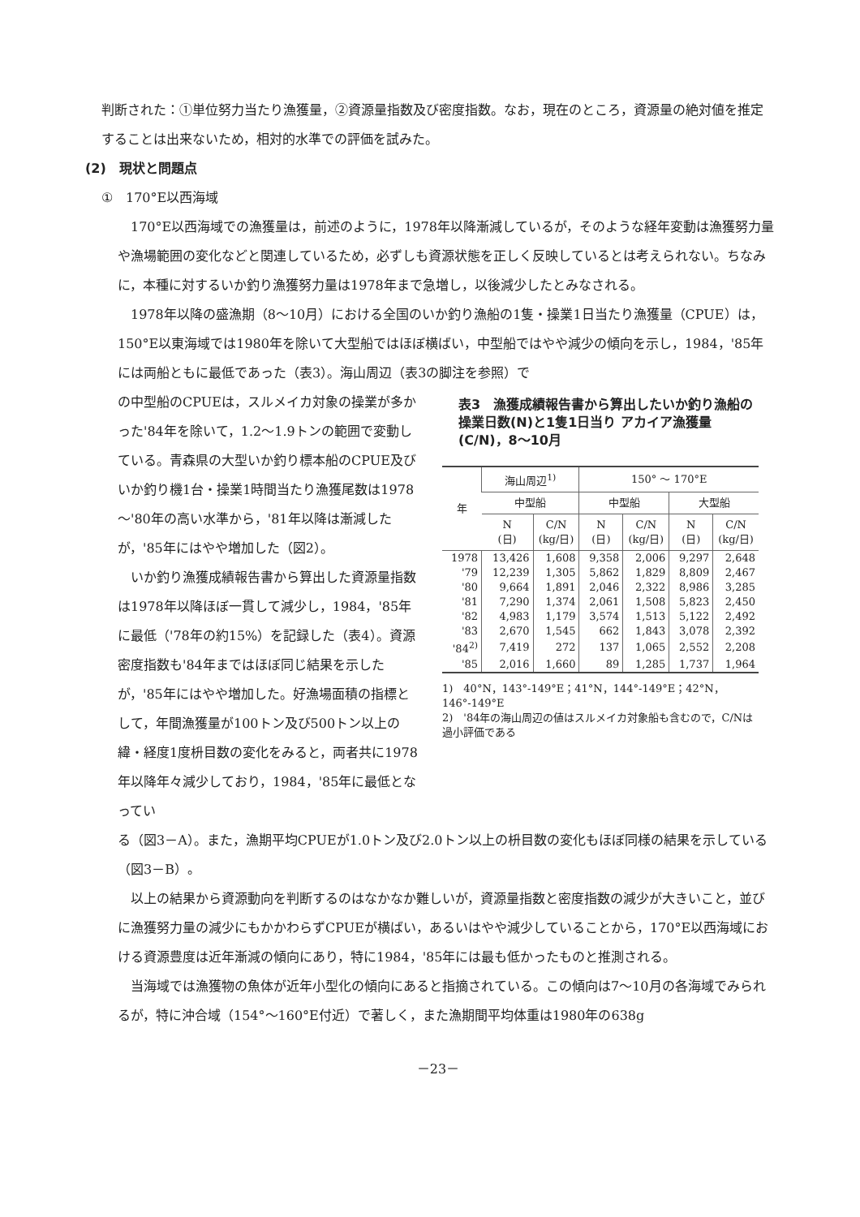判断された：①単位努力当たり漁獲量，②資源量指数及び密度指数。なお，現在のところ，資源量の絶対値を推定することは出来ないため，相対的水準での評価を試みた。
(2)　現状と問題点
①　170°E以西海域
　170°E以西海域での漁獲量は，前述のように，1978年以降漸減しているが，そのような経年変動は漁獲努力量や漁場範囲の変化などと関連しているため，必ずしも資源状態を正しく反映しているとは考えられない。ちなみに，本種に対するいか釣り漁獲努力量は1978年まで急増し，以後減少したとみなされる。
　1978年以降の盛漁期（8～10月）における全国のいか釣り漁船の1隻・操業1日当たり漁獲量（CPUE）は，150°E以東海域では1980年を除いて大型船ではほぼ横ばい，中型船ではやや減少の傾向を示し，1984，'85年には両船ともに最低であった（表3）。海山周辺（表3の脚注を参照）で
の中型船のCPUEは，スルメイカ対象の操業が多かった'84年を除いて，1.2～1.9トンの範囲で変動している。青森県の大型いか釣り標本船のCPUE及びいか釣り機1台・操業1時間当たり漁獲尾数は1978～'80年の高い水準から，'81年以降は漸減したが，'85年にはやや増加した（図2）。
　いか釣り漁獲成績報告書から算出した資源量指数は1978年以降ほぼ一貫して減少し，1984，'85年に最低（'78年の約15%）を記録した（表4）。資源密度指数も'84年まではほぼ同じ結果を示したが，'85年にはやや増加した。好漁場面積の指標として，年間漁獲量が100トン及び500トン以上の緯・経度1度枡目数の変化をみると，両者共に1978年以降年々減少しており，1984，'85年に最低となってい
表3　漁獲成績報告書から算出したいか釣り漁船の操業日数(N)と1隻1日当り アカイア漁獲量(C/N)，8～10月
| 年 | 海山周辺<sup>1)</sup> | | 150° ～ 170°E | | | |
| --- | --- | --- | --- | --- | --- | --- |
| | 中型船 | | 中型船 | | 大型船 | |
| | N (日) | C/N (kg/日) | N (日) | C/N (kg/日) | N (日) | C/N (kg/日) |
| 1978 | 13,426 | 1,608 | 9,358 | 2,006 | 9,297 | 2,648 |
| '79 | 12,239 | 1,305 | 5,862 | 1,829 | 8,809 | 2,467 |
| '80 | 9,664 | 1,891 | 2,046 | 2,322 | 8,986 | 3,285 |
| '81 | 7,290 | 1,374 | 2,061 | 1,508 | 5,823 | 2,450 |
| '82 | 4,983 | 1,179 | 3,574 | 1,513 | 5,122 | 2,492 |
| '83 | 2,670 | 1,545 | 662 | 1,843 | 3,078 | 2,392 |
| '84<sup>2)</sup> | 7,419 | 272 | 137 | 1,065 | 2,552 | 2,208 |
| '85 | 2,016 | 1,660 | 89 | 1,285 | 1,737 | 1,964 |
1)　40°N，143°-149°E；41°N，144°-149°E；42°N，146°-149°E
2)　'84年の海山周辺の値はスルメイカ対象船も含むので，C/Nは過小評価である
る（図3－A）。また，漁期平均CPUEが1.0トン及び2.0トン以上の枡目数の変化もほぼ同様の結果を示している（図3－B）。
　以上の結果から資源動向を判断するのはなかなか難しいが，資源量指数と密度指数の減少が大きいこと，並びに漁獲努力量の減少にもかかわらずCPUEが横ばい，あるいはやや減少していることから，170°E以西海域における資源豊度は近年漸減の傾向にあり，特に1984，'85年には最も低かったものと推測される。
　当海域では漁獲物の魚体が近年小型化の傾向にあると指摘されている。この傾向は7～10月の各海域でみられるが，特に沖合域（154°～160°E付近）で著しく，また漁期間平均体重は1980年の638g
－23－